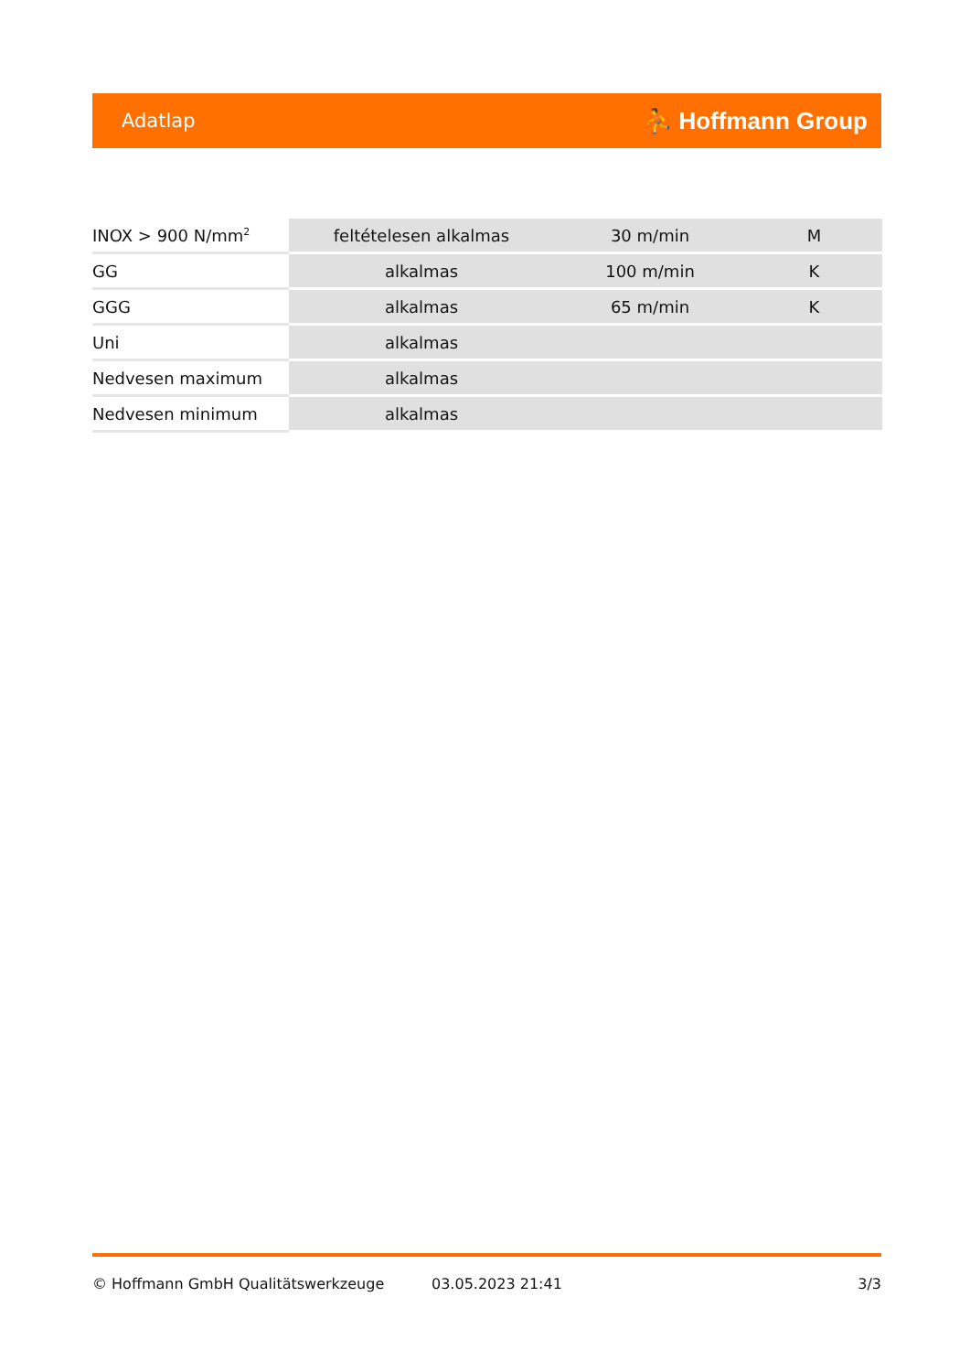Adatlap ⛹ Hoffmann Group
| INOX > 900 N/mm<sup>2</sup> | feltételesen alkalmas | 30 m/min | M |
| GG | alkalmas | 100 m/min | K |
| GGG | alkalmas | 65 m/min | K |
| Uni | alkalmas | | |
| Nedvesen maximum | alkalmas | | |
| Nedvesen minimum | alkalmas | | |
© Hoffmann GmbH Qualitätswerkzeuge 03.05.2023 21:41 3/3